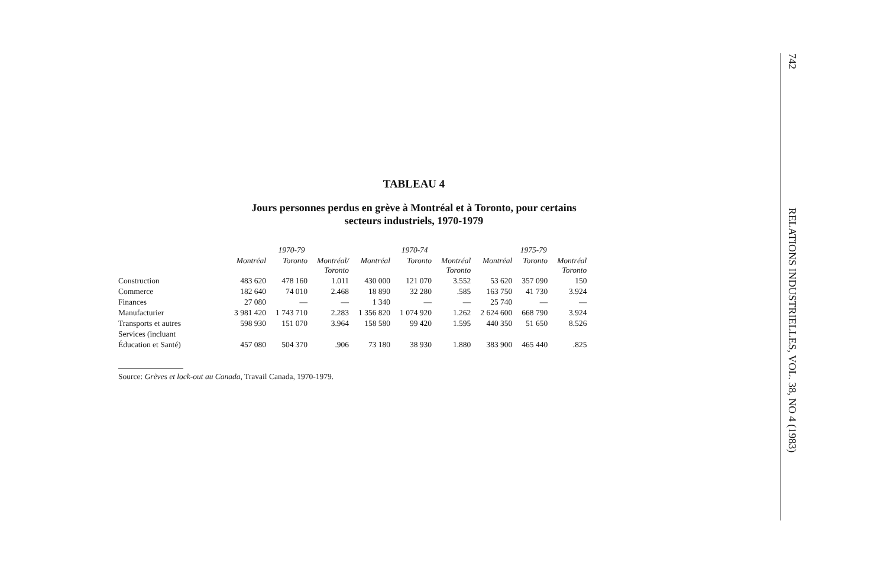TABLEAU 4
Jours personnes perdus en grève à Montréal et à Toronto, pour certains
secteurs industriels, 1970-1979
| | 1970-79 | | | 1970-74 | | | 1975-79 | | |
| --- | --- | --- | --- | --- | --- | --- | --- | --- | --- |
| | Montréal | Toronto | Montréal/ Toronto | Montréal | Toronto | Montréal Toronto | Montréal | Toronto | Montréal Toronto |
| Construction | 483 620 | 478 160 | 1.011 | 430 000 | 121 070 | 3.552 | 53 620 | 357 090 | 150 |
| Commerce | 182 640 | 74 010 | 2.468 | 18 890 | 32 280 | .585 | 163 750 | 41 730 | 3.924 |
| Finances | 27 080 | — | — | 1 340 | — | — | 25 740 | — | — |
| Manufacturier | 3 981 420 | 1 743 710 | 2.283 | 1 356 820 | 1 074 920 | 1.262 | 2 624 600 | 668 790 | 3.924 |
| Transports et autres | 598 930 | 151 070 | 3.964 | 158 580 | 99 420 | 1.595 | 440 350 | 51 650 | 8.526 |
| Services (incluant | | | | | | | | | |
| Éducation et Santé) | 457 080 | 504 370 | .906 | 73 180 | 38 930 | 1.880 | 383 900 | 465 440 | .825 |
Source: Grèves et lock-out au Canada, Travail Canada, 1970-1979.
742 RELATIONS INDUSTRIELLES, VOL. 38, NO 4 (1983)